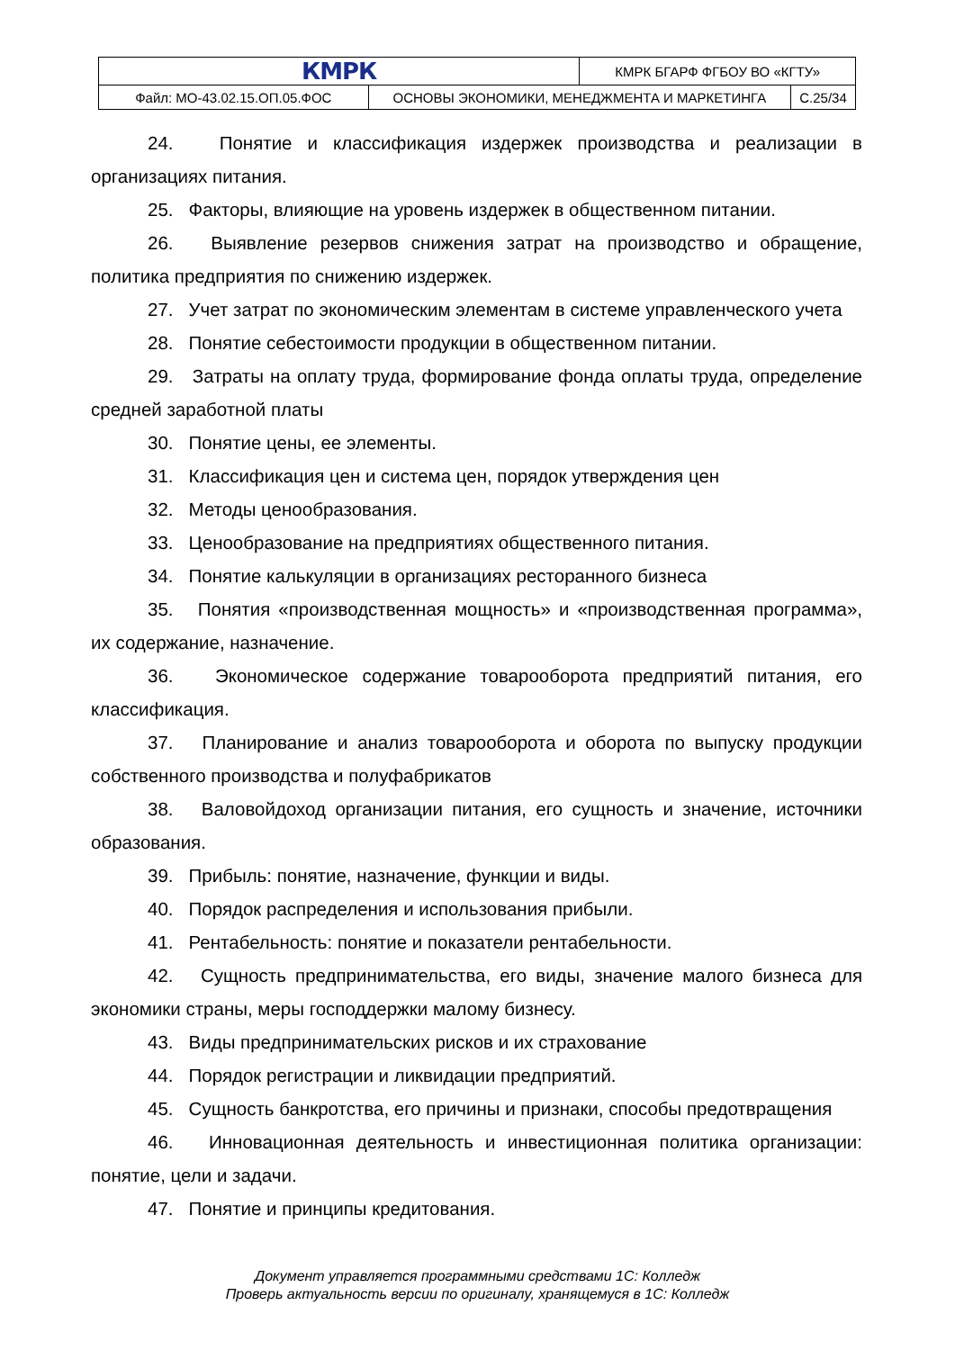| КМРК | | КМРК БГАРФ ФГБОУ ВО «КГТУ» | |
| Файл: МО-43.02.15.ОП.05.ФОС | ОСНОВЫ ЭКОНОМИКИ, МЕНЕДЖМЕНТА И МАРКЕТИНГА | | С.25/34 |
24. Понятие и классификация издержек производства и реализации в организациях питания.
25. Факторы, влияющие на уровень издержек в общественном питании.
26. Выявление резервов снижения затрат на производство и обращение, политика предприятия по снижению издержек.
27. Учет затрат по экономическим элементам в системе управленческого учета
28. Понятие себестоимости продукции в общественном питании.
29. Затраты на оплату труда, формирование фонда оплаты труда, определение средней заработной платы
30. Понятие цены, ее элементы.
31. Классификация цен и система цен, порядок утверждения цен
32. Методы ценообразования.
33. Ценообразование на предприятиях общественного питания.
34. Понятие калькуляции в организациях ресторанного бизнеса
35. Понятия «производственная мощность» и «производственная программа», их содержание, назначение.
36. Экономическое содержание товарооборота предприятий питания, его классификация.
37. Планирование и анализ товарооборота и оборота по выпуску продукции собственного производства и полуфабрикатов
38. Валовойдоход организации питания, его сущность и значение, источники образования.
39. Прибыль: понятие, назначение, функции и виды.
40. Порядок распределения и использования прибыли.
41. Рентабельность: понятие и показатели рентабельности.
42. Сущность предпринимательства, его виды, значение малого бизнеса для экономики страны, меры господдержки малому бизнесу.
43. Виды предпринимательских рисков и их страхование
44. Порядок регистрации и ликвидации предприятий.
45. Сущность банкротства, его причины и признаки, способы предотвращения
46. Инновационная деятельность и инвестиционная политика организации: понятие, цели и задачи.
47. Понятие и принципы кредитования.
Документ управляется программными средствами 1С: Колледж
Проверь актуальность версии по оригиналу, хранящемуся в 1С: Колледж